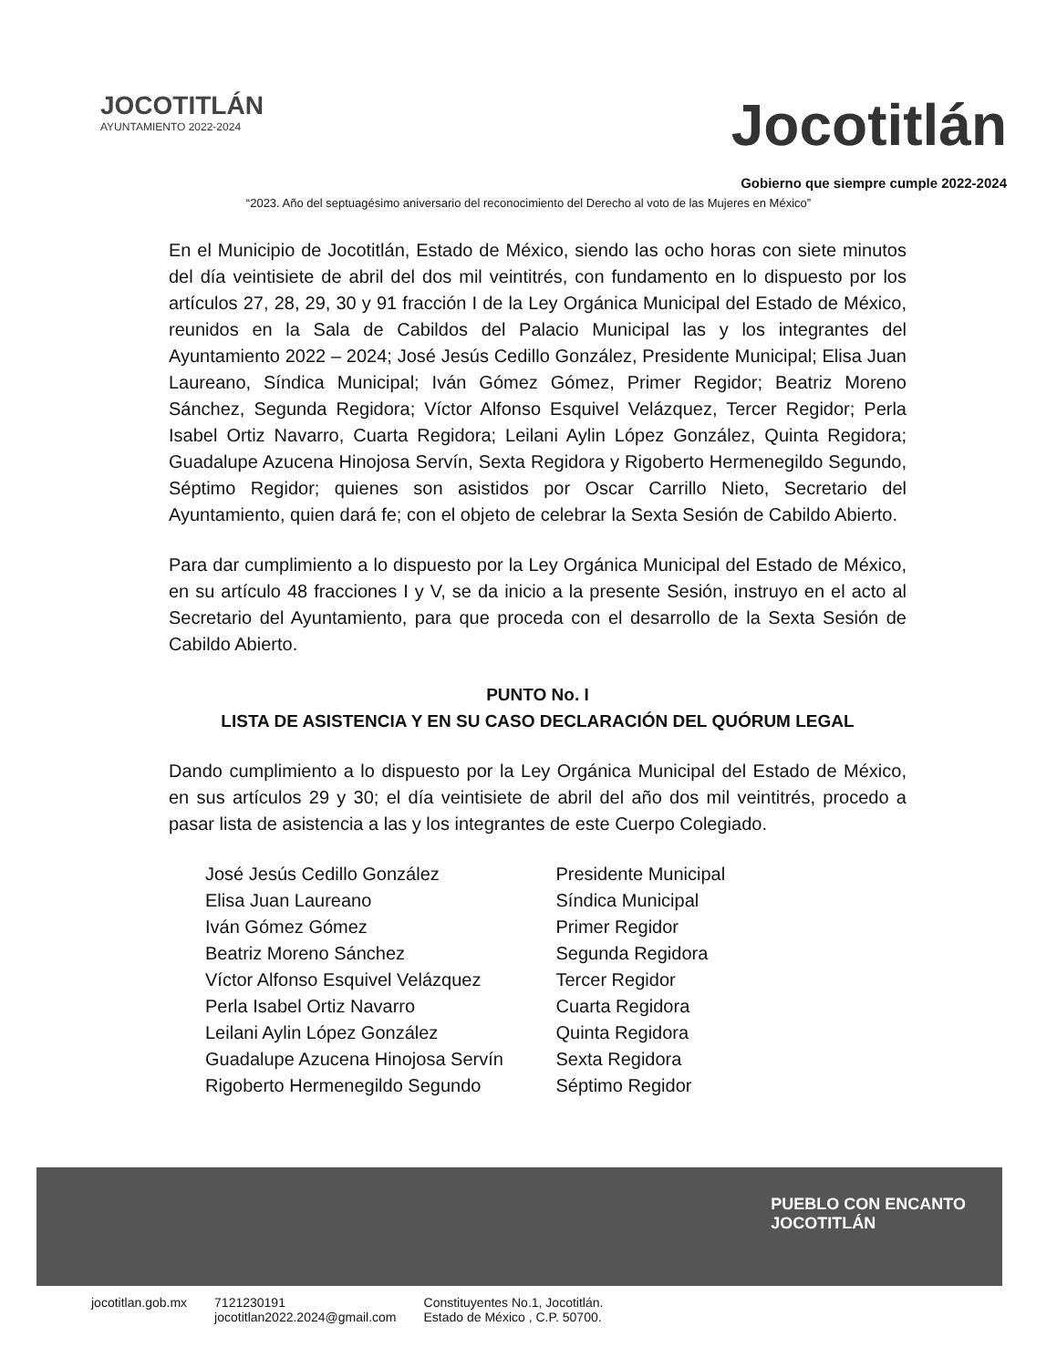JOCOTITLÁN
AYUNTAMIENTO 2022-2024
Jocotitlán
Gobierno que siempre cumple 2022-2024
“2023. Año del septuagésimo aniversario del reconocimiento del Derecho al voto de las Mujeres en México”
En el Municipio de Jocotitlán, Estado de México, siendo las ocho horas con siete minutos del día veintisiete de abril del dos mil veintitrés, con fundamento en lo dispuesto por los artículos 27, 28, 29, 30 y 91 fracción I de la Ley Orgánica Municipal del Estado de México, reunidos en la Sala de Cabildos del Palacio Municipal las y los integrantes del Ayuntamiento 2022 – 2024; José Jesús Cedillo González, Presidente Municipal; Elisa Juan Laureano, Síndica Municipal; Iván Gómez Gómez, Primer Regidor; Beatriz Moreno Sánchez, Segunda Regidora; Víctor Alfonso Esquivel Velázquez, Tercer Regidor; Perla Isabel Ortiz Navarro, Cuarta Regidora; Leilani Aylin López González, Quinta Regidora; Guadalupe Azucena Hinojosa Servín, Sexta Regidora y Rigoberto Hermenegildo Segundo, Séptimo Regidor; quienes son asistidos por Oscar Carrillo Nieto, Secretario del Ayuntamiento, quien dará fe; con el objeto de celebrar la Sexta Sesión de Cabildo Abierto.
Para dar cumplimiento a lo dispuesto por la Ley Orgánica Municipal del Estado de México, en su artículo 48 fracciones I y V, se da inicio a la presente Sesión, instruyo en el acto al Secretario del Ayuntamiento, para que proceda con el desarrollo de la Sexta Sesión de Cabildo Abierto.
PUNTO No. I
LISTA DE ASISTENCIA Y EN SU CASO DECLARACIÓN DEL QUÓRUM LEGAL
Dando cumplimiento a lo dispuesto por la Ley Orgánica Municipal del Estado de México, en sus artículos 29 y 30; el día veintisiete de abril del año dos mil veintitrés, procedo a pasar lista de asistencia a las y los integrantes de este Cuerpo Colegiado.
José Jesús Cedillo González
Elisa Juan Laureano
Iván Gómez Gómez
Beatriz Moreno Sánchez
Víctor Alfonso Esquivel Velázquez
Perla Isabel Ortiz Navarro
Leilani Aylin López González
Guadalupe Azucena Hinojosa Servín
Rigoberto Hermenegildo Segundo
Presidente Municipal
Síndica Municipal
Primer Regidor
Segunda Regidora
Tercer Regidor
Cuarta Regidora
Quinta Regidora
Sexta Regidora
Séptimo Regidor
PUEBLO CON ENCANTO
JOCOTITLÁN
jocotitlan.gob.mx 7121230191
jocotitlan2022.2024@gmail.com Constituyentes No.1, Jocotitlán.
Estado de México , C.P. 50700.